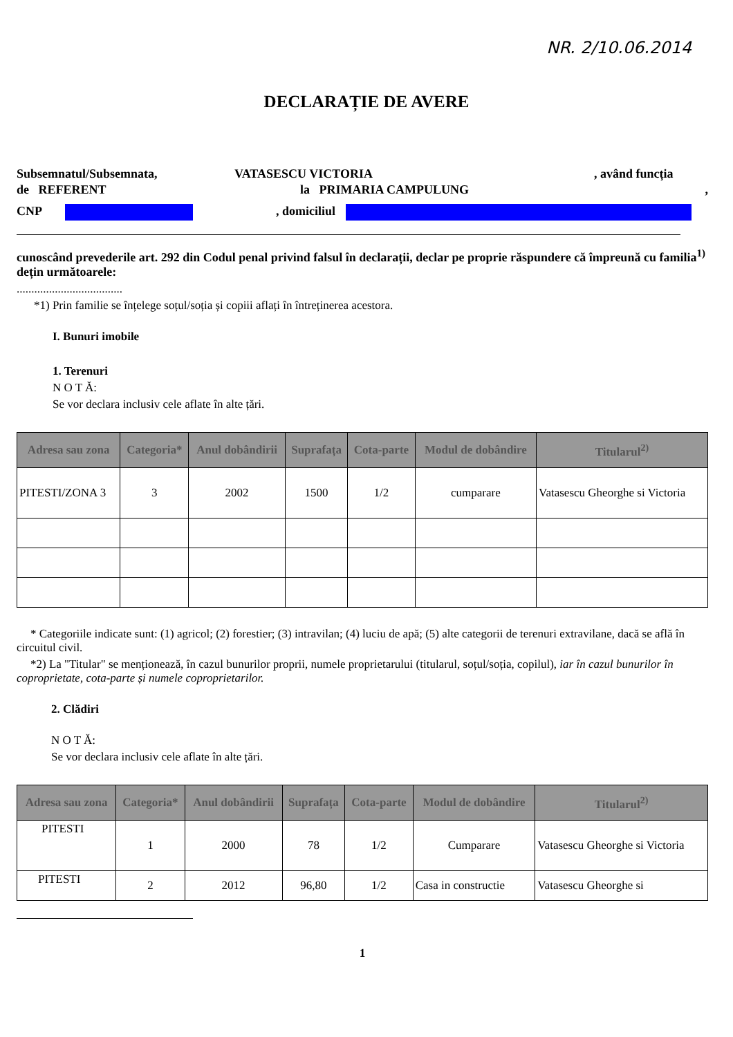NR. 2/10.06.2014
DECLARAȚIE DE AVERE
Subsemnatul/Subsemnata, VATASESCU VICTORIA, având funcția
de REFERENT la PRIMARIA CAMPULUNG,
CNP , domiciliul
cunoscând prevederile art. 292 din Codul penal privind falsul în declarații, declar pe proprie răspundere că împreună cu familia<sup>1)</sup> dețin următoarele:
....................................
*1) Prin familie se înțelege soțul/soția și copiii aflați în întreținerea acestora.
I. Bunuri imobile
1. Terenuri
N O T Ă:
Se vor declara inclusiv cele aflate în alte țări.
| Adresa sau zona | Categoria* | Anul dobândirii | Suprafața | Cota-parte | Modul de dobândire | Titularul<sup>2)</sup> |
| --- | --- | --- | --- | --- | --- | --- |
| PITESTI/ZONA 3 | 3 | 2002 | 1500 | 1/2 | cumparare | Vatasescu Gheorghe si Victoria |
* Categoriile indicate sunt: (1) agricol; (2) forestier; (3) intravilan; (4) luciu de apă; (5) alte categorii de terenuri extravilane, dacă se află în circuitul civil.
*2) La "Titular" se menționează, în cazul bunurilor proprii, numele proprietarului (titularul, soțul/soția, copilul), iar în cazul bunurilor în coproprietate, cota-parte și numele coproprietarilor.
2. Clădiri
N O T Ă:
Se vor declara inclusiv cele aflate în alte țări.
| Adresa sau zona | Categoria* | Anul dobândirii | Suprafața | Cota-parte | Modul de dobândire | Titularul<sup>2)</sup> |
| --- | --- | --- | --- | --- | --- | --- |
| PITESTI | 1 | 2000 | 78 | 1/2 | Cumparare | Vatasescu Gheorghe si Victoria |
| PITESTI | 2 | 2012 | 96,80 | 1/2 | Casa in constructie | Vatasescu Gheorghe si |
1